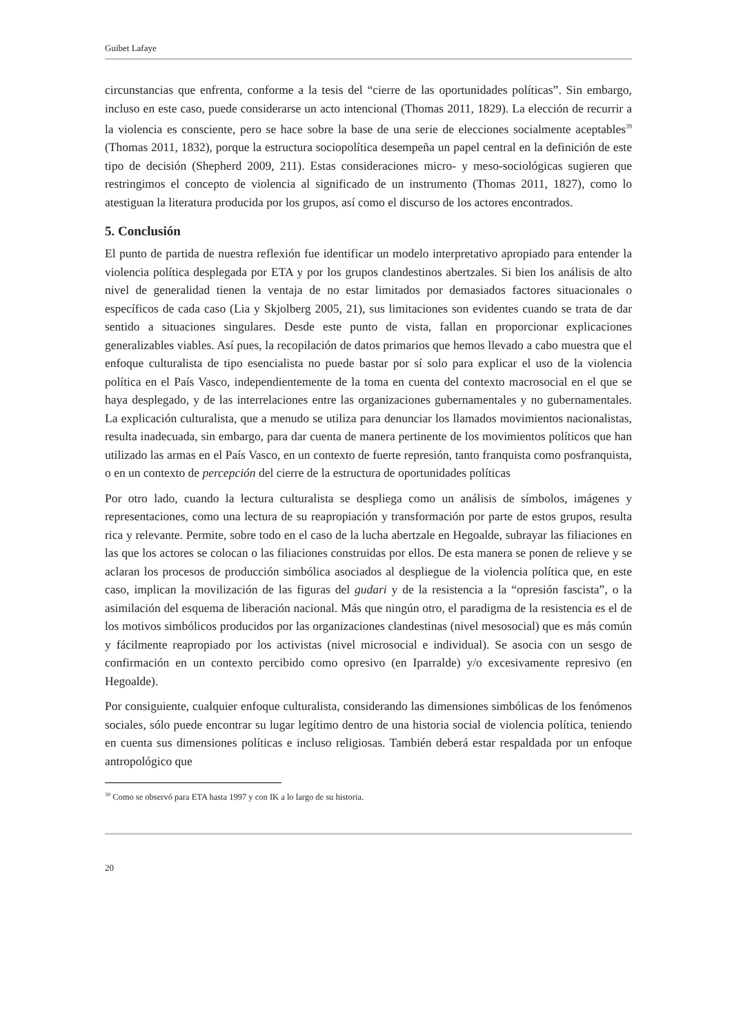Guibet Lafaye
circunstancias que enfrenta, conforme a la tesis del “cierre de las oportunidades políticas”. Sin embargo, incluso en este caso, puede considerarse un acto intencional (Thomas 2011, 1829). La elección de recurrir a la violencia es consciente, pero se hace sobre la base de una serie de elecciones socialmente aceptables<sup>39</sup> (Thomas 2011, 1832), porque la estructura sociopolítica desempeña un papel central en la definición de este tipo de decisión (Shepherd 2009, 211). Estas consideraciones micro- y meso-sociológicas sugieren que restringimos el concepto de violencia al significado de un instrumento (Thomas 2011, 1827), como lo atestiguan la literatura producida por los grupos, así como el discurso de los actores encontrados.
5. Conclusión
El punto de partida de nuestra reflexión fue identificar un modelo interpretativo apropiado para entender la violencia política desplegada por ETA y por los grupos clandestinos abertzales. Si bien los análisis de alto nivel de generalidad tienen la ventaja de no estar limitados por demasiados factores situacionales o específicos de cada caso (Lia y Skjolberg 2005, 21), sus limitaciones son evidentes cuando se trata de dar sentido a situaciones singulares. Desde este punto de vista, fallan en proporcionar explicaciones generalizables viables. Así pues, la recopilación de datos primarios que hemos llevado a cabo muestra que el enfoque culturalista de tipo esencialista no puede bastar por sí solo para explicar el uso de la violencia política en el País Vasco, independientemente de la toma en cuenta del contexto macrosocial en el que se haya desplegado, y de las interrelaciones entre las organizaciones gubernamentales y no gubernamentales. La explicación culturalista, que a menudo se utiliza para denunciar los llamados movimientos nacionalistas, resulta inadecuada, sin embargo, para dar cuenta de manera pertinente de los movimientos políticos que han utilizado las armas en el País Vasco, en un contexto de fuerte represión, tanto franquista como posfranquista, o en un contexto de percepción del cierre de la estructura de oportunidades políticas
Por otro lado, cuando la lectura culturalista se despliega como un análisis de símbolos, imágenes y representaciones, como una lectura de su reapropiación y transformación por parte de estos grupos, resulta rica y relevante. Permite, sobre todo en el caso de la lucha abertzale en Hegoalde, subrayar las filiaciones en las que los actores se colocan o las filiaciones construidas por ellos. De esta manera se ponen de relieve y se aclaran los procesos de producción simbólica asociados al despliegue de la violencia política que, en este caso, implican la movilización de las figuras del gudari y de la resistencia a la “opresión fascista”, o la asimilación del esquema de liberación nacional. Más que ningún otro, el paradigma de la resistencia es el de los motivos simbólicos producidos por las organizaciones clandestinas (nivel mesosocial) que es más común y fácilmente reapropiado por los activistas (nivel microsocial e individual). Se asocia con un sesgo de confirmación en un contexto percibido como opresivo (en Iparralde) y/o excesivamente represivo (en Hegoalde).
Por consiguiente, cualquier enfoque culturalista, considerando las dimensiones simbólicas de los fenómenos sociales, sólo puede encontrar su lugar legítimo dentro de una historia social de violencia política, teniendo en cuenta sus dimensiones políticas e incluso religiosas. También deberá estar respaldada por un enfoque antropológico que
<sup>39</sup> Como se observó para ETA hasta 1997 y con IK a lo largo de su historia.
20